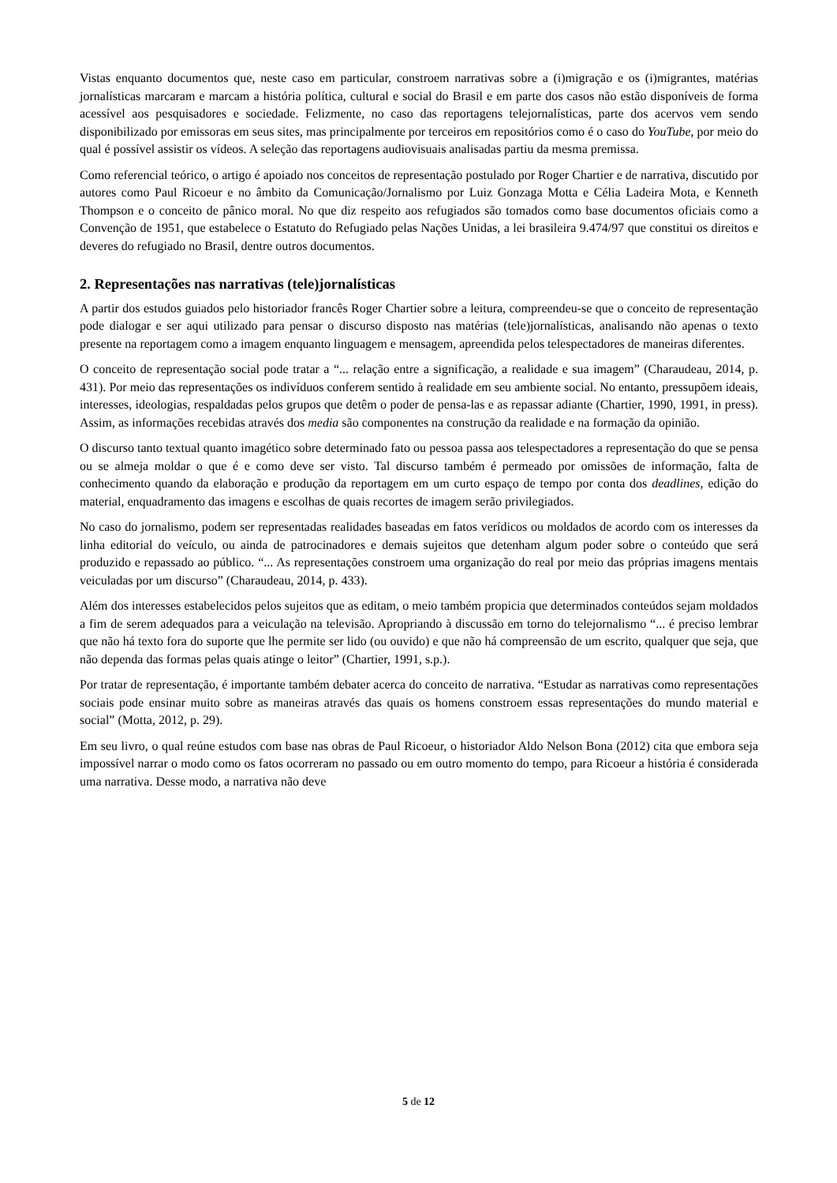Vistas enquanto documentos que, neste caso em particular, constroem narrativas sobre a (i)migração e os (i)migrantes, matérias jornalísticas marcaram e marcam a história política, cultural e social do Brasil e em parte dos casos não estão disponíveis de forma acessível aos pesquisadores e sociedade. Felizmente, no caso das reportagens telejornalísticas, parte dos acervos vem sendo disponibilizado por emissoras em seus sites, mas principalmente por terceiros em repositórios como é o caso do YouTube, por meio do qual é possível assistir os vídeos. A seleção das reportagens audiovisuais analisadas partiu da mesma premissa.
Como referencial teórico, o artigo é apoiado nos conceitos de representação postulado por Roger Chartier e de narrativa, discutido por autores como Paul Ricoeur e no âmbito da Comunicação/Jornalismo por Luiz Gonzaga Motta e Célia Ladeira Mota, e Kenneth Thompson e o conceito de pânico moral. No que diz respeito aos refugiados são tomados como base documentos oficiais como a Convenção de 1951, que estabelece o Estatuto do Refugiado pelas Nações Unidas, a lei brasileira 9.474/97 que constitui os direitos e deveres do refugiado no Brasil, dentre outros documentos.
2. Representações nas narrativas (tele)jornalísticas
A partir dos estudos guiados pelo historiador francês Roger Chartier sobre a leitura, compreendeu-se que o conceito de representação pode dialogar e ser aqui utilizado para pensar o discurso disposto nas matérias (tele)jornalísticas, analisando não apenas o texto presente na reportagem como a imagem enquanto linguagem e mensagem, apreendida pelos telespectadores de maneiras diferentes.
O conceito de representação social pode tratar a “... relação entre a significação, a realidade e sua imagem” (Charaudeau, 2014, p. 431). Por meio das representações os indivíduos conferem sentido à realidade em seu ambiente social. No entanto, pressupõem ideais, interesses, ideologias, respaldadas pelos grupos que detêm o poder de pensa-las e as repassar adiante (Chartier, 1990, 1991, in press). Assim, as informações recebidas através dos media são componentes na construção da realidade e na formação da opinião.
O discurso tanto textual quanto imagético sobre determinado fato ou pessoa passa aos telespectadores a representação do que se pensa ou se almeja moldar o que é e como deve ser visto. Tal discurso também é permeado por omissões de informação, falta de conhecimento quando da elaboração e produção da reportagem em um curto espaço de tempo por conta dos deadlines, edição do material, enquadramento das imagens e escolhas de quais recortes de imagem serão privilegiados.
No caso do jornalismo, podem ser representadas realidades baseadas em fatos verídicos ou moldados de acordo com os interesses da linha editorial do veículo, ou ainda de patrocinadores e demais sujeitos que detenham algum poder sobre o conteúdo que será produzido e repassado ao público. “... As representações constroem uma organização do real por meio das próprias imagens mentais veiculadas por um discurso” (Charaudeau, 2014, p. 433).
Além dos interesses estabelecidos pelos sujeitos que as editam, o meio também propicia que determinados conteúdos sejam moldados a fim de serem adequados para a veiculação na televisão. Apropriando à discussão em torno do telejornalismo “... é preciso lembrar que não há texto fora do suporte que lhe permite ser lido (ou ouvido) e que não há compreensão de um escrito, qualquer que seja, que não dependa das formas pelas quais atinge o leitor” (Chartier, 1991, s.p.).
Por tratar de representação, é importante também debater acerca do conceito de narrativa. “Estudar as narrativas como representações sociais pode ensinar muito sobre as maneiras através das quais os homens constroem essas representações do mundo material e social” (Motta, 2012, p. 29).
Em seu livro, o qual reúne estudos com base nas obras de Paul Ricoeur, o historiador Aldo Nelson Bona (2012) cita que embora seja impossível narrar o modo como os fatos ocorreram no passado ou em outro momento do tempo, para Ricoeur a história é considerada uma narrativa. Desse modo, a narrativa não deve
5 de 12